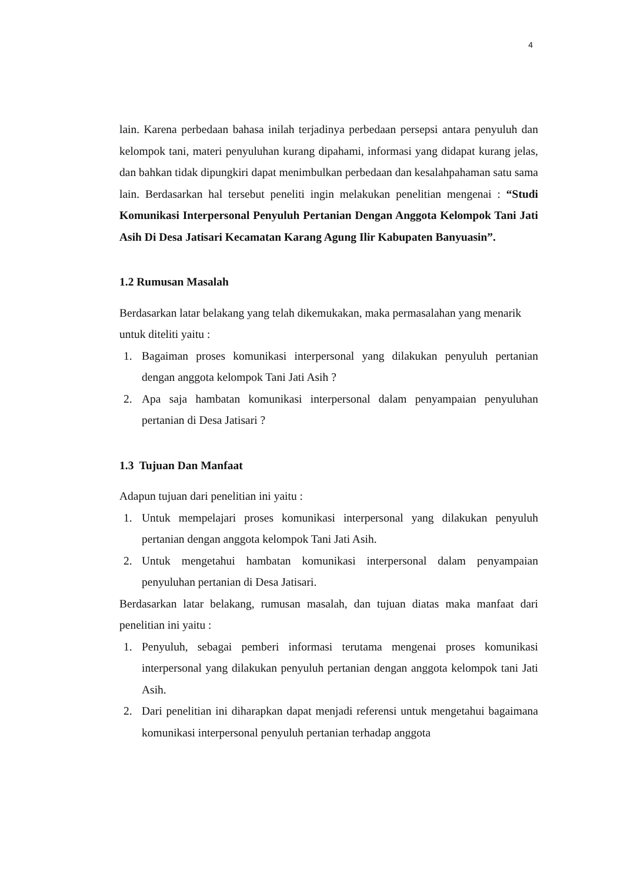4
lain. Karena perbedaan bahasa inilah terjadinya perbedaan persepsi antara penyuluh dan kelompok tani, materi penyuluhan kurang dipahami, informasi yang didapat kurang jelas, dan bahkan tidak dipungkiri dapat menimbulkan perbedaan dan kesalahpahaman satu sama lain. Berdasarkan hal tersebut peneliti ingin melakukan penelitian mengenai : “Studi Komunikasi Interpersonal Penyuluh Pertanian Dengan Anggota Kelompok Tani Jati Asih Di Desa Jatisari Kecamatan Karang Agung Ilir Kabupaten Banyuasin”.
1.2 Rumusan Masalah
Berdasarkan latar belakang yang telah dikemukakan, maka permasalahan yang menarik untuk diteliti yaitu :
1. Bagaiman proses komunikasi interpersonal yang dilakukan penyuluh pertanian dengan anggota kelompok Tani Jati Asih ?
2. Apa saja hambatan komunikasi interpersonal dalam penyampaian penyuluhan pertanian di Desa Jatisari ?
1.3 Tujuan Dan Manfaat
Adapun tujuan dari penelitian ini yaitu :
1. Untuk mempelajari proses komunikasi interpersonal yang dilakukan penyuluh pertanian dengan anggota kelompok Tani Jati Asih.
2. Untuk mengetahui hambatan komunikasi interpersonal dalam penyampaian penyuluhan pertanian di Desa Jatisari.
Berdasarkan latar belakang, rumusan masalah, dan tujuan diatas maka manfaat dari penelitian ini yaitu :
1. Penyuluh, sebagai pemberi informasi terutama mengenai proses komunikasi interpersonal yang dilakukan penyuluh pertanian dengan anggota kelompok tani Jati Asih.
2. Dari penelitian ini diharapkan dapat menjadi referensi untuk mengetahui bagaimana komunikasi interpersonal penyuluh pertanian terhadap anggota